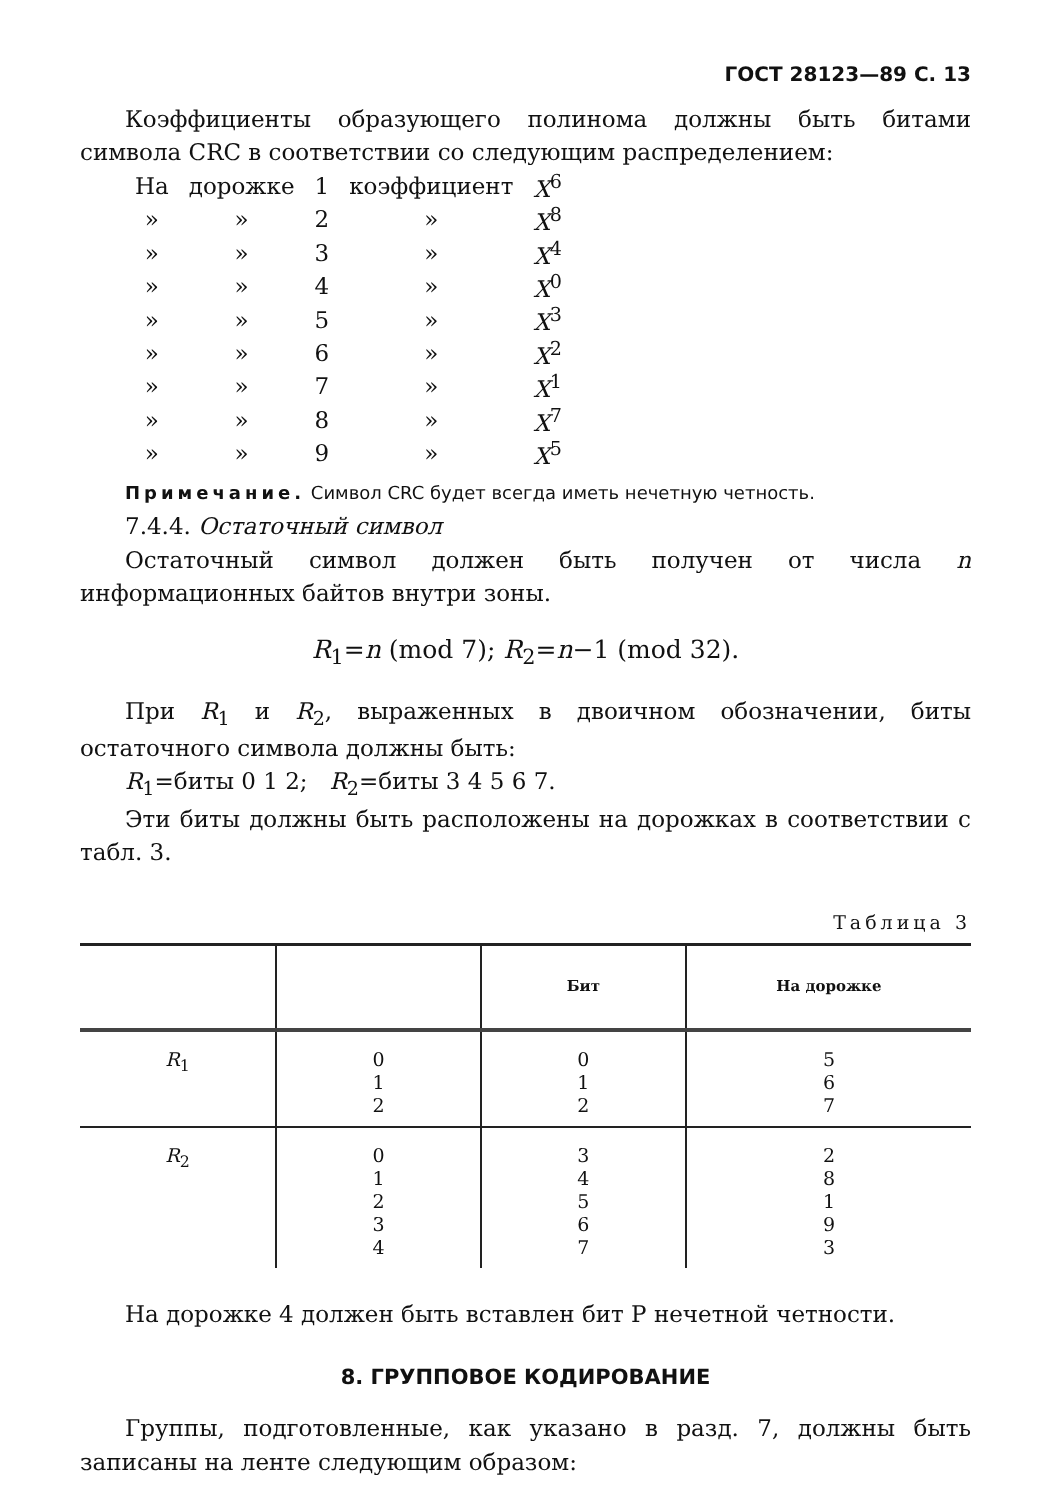ГОСТ 28123—89 С. 13
Коэффициенты образующего полинома должны быть битами символа CRC в соответствии со следующим распределением:
| На | дорожке | 1 | коэффициент | X<sup>6</sup> |
| » | » | 2 | » | X<sup>8</sup> |
| » | » | 3 | » | X<sup>4</sup> |
| » | » | 4 | » | X<sup>0</sup> |
| » | » | 5 | » | X<sup>3</sup> |
| » | » | 6 | » | X<sup>2</sup> |
| » | » | 7 | » | X<sup>1</sup> |
| » | » | 8 | » | X<sup>7</sup> |
| » | » | 9 | » | X<sup>5</sup> |
Примечание. Символ CRC будет всегда иметь нечетную четность.
7.4.4. Остаточный символ
Остаточный символ должен быть получен от числа n информационных байтов внутри зоны.
R<sub>1</sub>=n (mod 7); R<sub>2</sub>=n−1 (mod 32).
При R<sub>1</sub> и R<sub>2</sub>, выраженных в двоичном обозначении, биты остаточного символа должны быть:
R<sub>1</sub>=биты 0 1 2; R<sub>2</sub>=биты 3 4 5 6 7.
Эти биты должны быть расположены на дорожках в соответствии с табл. 3.
Таблица 3
| | | Бит | На дорожке |
| --- | --- | --- | --- |
| R<sub>1</sub> | 0 1 2 | 0 1 2 | 5 6 7 |
| R<sub>2</sub> | 0 1 2 3 4 | 3 4 5 6 7 | 2 8 1 9 3 |
На дорожке 4 должен быть вставлен бит Р нечетной четности.
8. ГРУППОВОЕ КОДИРОВАНИЕ
Группы, подготовленные, как указано в разд. 7, должны быть записаны на ленте следующим образом: